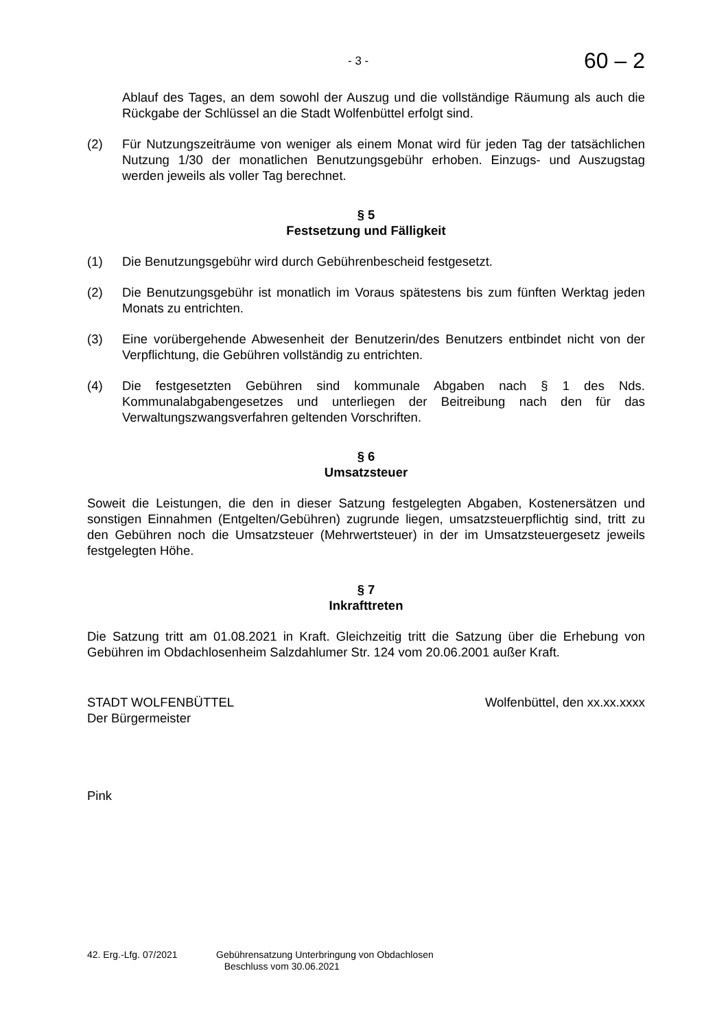- 3 - 60 – 2
Ablauf des Tages, an dem sowohl der Auszug und die vollständige Räumung als auch die Rückgabe der Schlüssel an die Stadt Wolfenbüttel erfolgt sind.
(2) Für Nutzungszeiträume von weniger als einem Monat wird für jeden Tag der tatsächlichen Nutzung 1/30 der monatlichen Benutzungsgebühr erhoben. Einzugs- und Auszugstag werden jeweils als voller Tag berechnet.
§ 5
Festsetzung und Fälligkeit
(1) Die Benutzungsgebühr wird durch Gebührenbescheid festgesetzt.
(2) Die Benutzungsgebühr ist monatlich im Voraus spätestens bis zum fünften Werktag jeden Monats zu entrichten.
(3) Eine vorübergehende Abwesenheit der Benutzerin/des Benutzers entbindet nicht von der Verpflichtung, die Gebühren vollständig zu entrichten.
(4) Die festgesetzten Gebühren sind kommunale Abgaben nach § 1 des Nds. Kommunalabgabengesetzes und unterliegen der Beitreibung nach den für das Verwaltungszwangsverfahren geltenden Vorschriften.
§ 6
Umsatzsteuer
Soweit die Leistungen, die den in dieser Satzung festgelegten Abgaben, Kostenersätzen und sonstigen Einnahmen (Entgelten/Gebühren) zugrunde liegen, umsatzsteuerpflichtig sind, tritt zu den Gebühren noch die Umsatzsteuer (Mehrwertsteuer) in der im Umsatzsteuergesetz jeweils festgelegten Höhe.
§ 7
Inkrafttreten
Die Satzung tritt am 01.08.2021 in Kraft. Gleichzeitig tritt die Satzung über die Erhebung von Gebühren im Obdachlosenheim Salzdahlumer Str. 124 vom 20.06.2001 außer Kraft.
STADT WOLFENBÜTTEL
Der Bürgermeister Wolfenbüttel, den xx.xx.xxxx
Pink
42. Erg.-Lfg. 07/2021 Gebührensatzung Unterbringung von Obdachlosen
Beschluss vom 30.06.2021